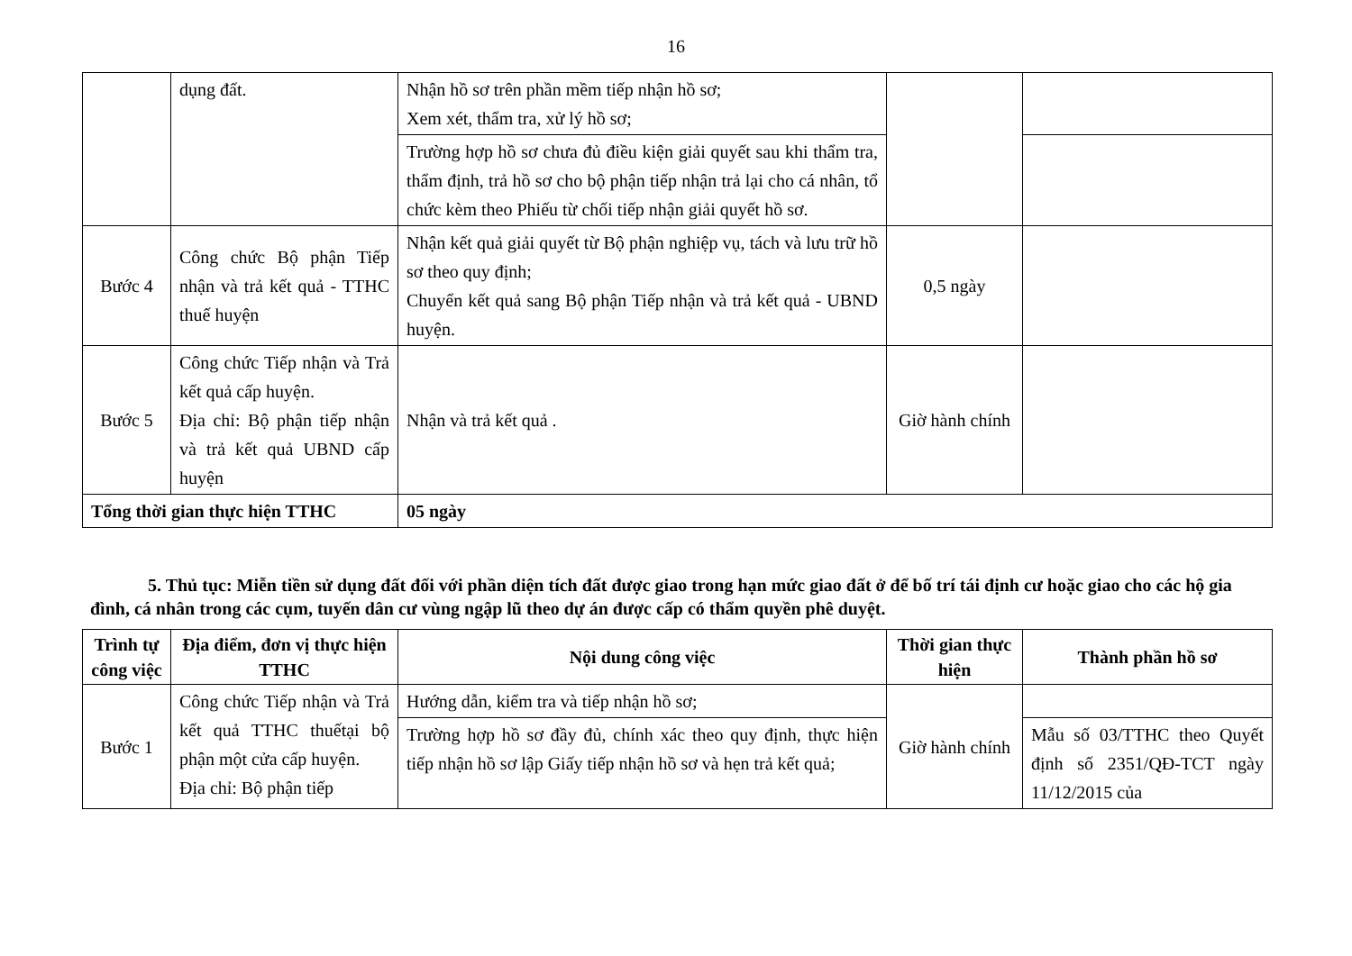16
| | dụng đất. | Nhận hồ sơ trên phần mềm tiếp nhận hồ sơ; Xem xét, thẩm tra, xử lý hồ sơ; | | |
| | | Trường hợp hồ sơ chưa đủ điều kiện giải quyết sau khi thẩm tra, thẩm định, trả hồ sơ cho bộ phận tiếp nhận trả lại cho cá nhân, tổ chức kèm theo Phiếu từ chối tiếp nhận giải quyết hồ sơ. | | |
| Bước 4 | Công chức Bộ phận Tiếp nhận và trả kết quả - TTHC thuế huyện | Nhận kết quả giải quyết từ Bộ phận nghiệp vụ, tách và lưu trữ hồ sơ theo quy định; Chuyển kết quả sang Bộ phận Tiếp nhận và trả kết quả - UBND huyện. | 0,5 ngày | |
| Bước 5 | Công chức Tiếp nhận và Trả kết quả cấp huyện. Địa chỉ: Bộ phận tiếp nhận và trả kết quả UBND cấp huyện | Nhận và trả kết quả . | Giờ hành chính | |
| Tổng thời gian thực hiện TTHC | | 05 ngày | | |
5. Thủ tục: Miễn tiền sử dụng đất đối với phần diện tích đất được giao trong hạn mức giao đất ở để bố trí tái định cư hoặc giao cho các hộ gia đình, cá nhân trong các cụm, tuyến dân cư vùng ngập lũ theo dự án được cấp có thẩm quyền phê duyệt.
| Trình tự công việc | Địa điểm, đơn vị thực hiện TTHC | Nội dung công việc | Thời gian thực hiện | Thành phần hồ sơ |
| --- | --- | --- | --- | --- |
| Bước 1 | Công chức Tiếp nhận và Trả kết quả TTHC thuếtại bộ phận một cửa cấp huyện. Địa chỉ: Bộ phận tiếp | Hướng dẫn, kiểm tra và tiếp nhận hồ sơ; | Giờ hành chính | |
| | | Trường hợp hồ sơ đầy đủ, chính xác theo quy định, thực hiện tiếp nhận hồ sơ lập Giấy tiếp nhận hồ sơ và hẹn trả kết quả; | | Mẫu số 03/TTHC theo Quyết định số 2351/QĐ-TCT ngày 11/12/2015 của |